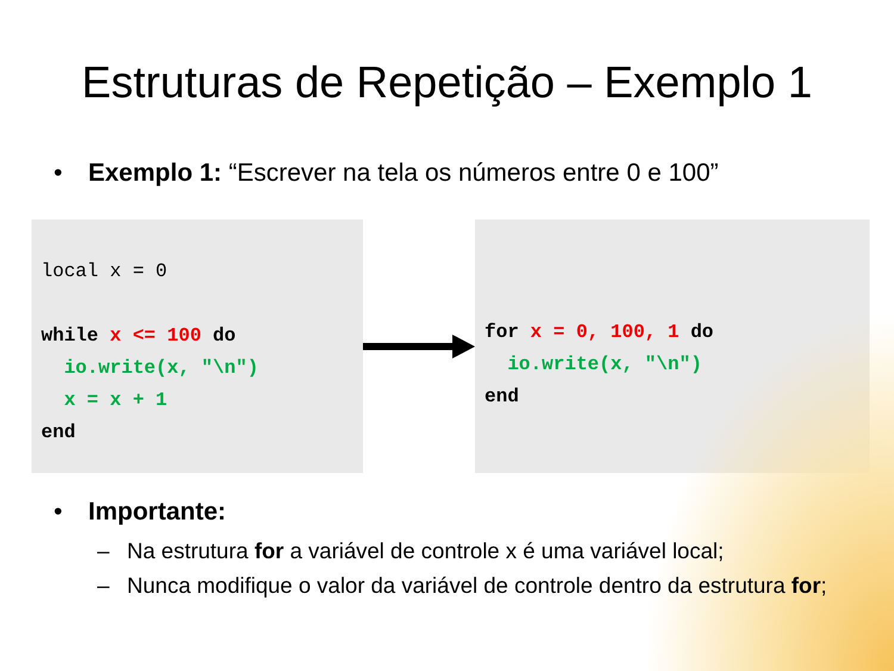Estruturas de Repetição – Exemplo 1
• Exemplo 1: “Escrever na tela os números entre 0 e 100”
local x = 0
while x <= 100 do
io.write(x, "\n")
x = x + 1
end
for x = 0, 100, 1 do
io.write(x, "\n")
end
• Importante:
– Na estrutura for a variável de controle x é uma variável local;
– Nunca modifique o valor da variável de controle dentro da estrutura for;